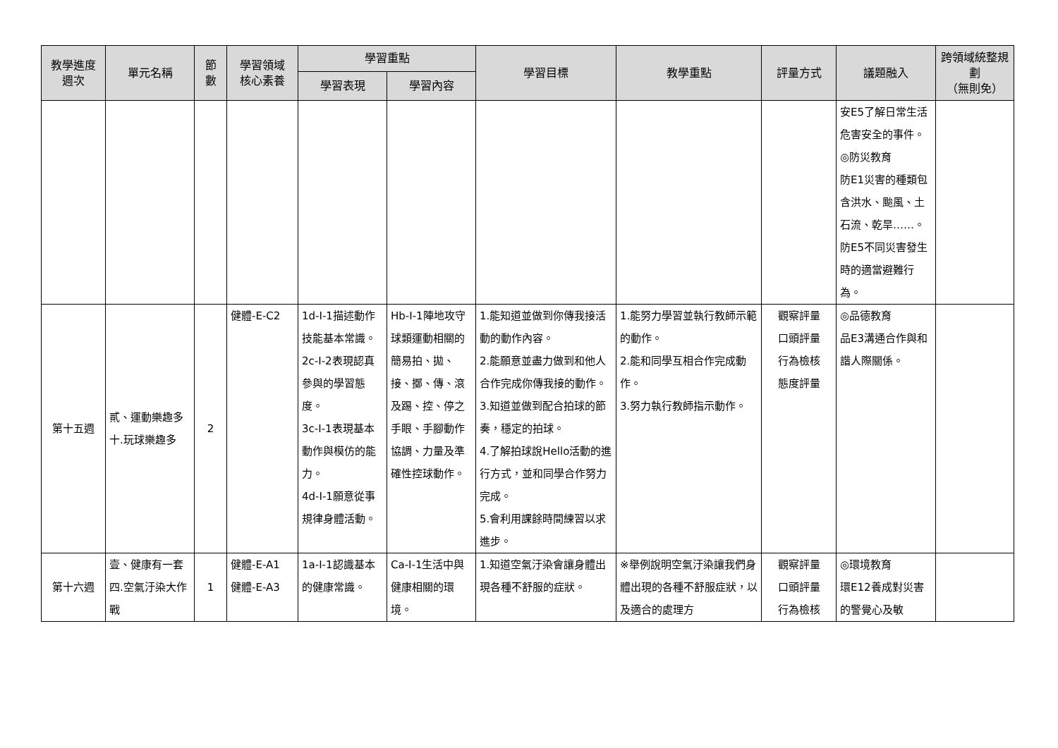| 教學進度 週次 | 單元名稱 | 節 數 | 學習領域 核心素養 | 學習重點 | | 學習目標 | 教學重點 | 評量方式 | 議題融入 | 跨領域統整規劃 （無則免） |
| --- | --- | --- | --- | --- | --- | --- | --- | --- | --- | --- |
| | | | | 學習表現 | 學習內容 | | | | | |
| | | | | | | | | | 安E5了解日常生活危害安全的事件。 ◎防災教育 防E1災害的種類包含洪水、颱風、土石流、乾旱……。 防E5不同災害發生時的適當避難行為。 | |
| 第十五週 | 貳、運動樂趣多 十.玩球樂趣多 | 2 | 健體-E-C2 | 1d-I-1描述動作技能基本常識。 2c-I-2表現認真參與的學習態度。 3c-I-1表現基本動作與模仿的能力。 4d-I-1願意從事規律身體活動。 | Hb-I-1陣地攻守球類運動相關的簡易拍、拋、接、擲、傳、滾及踢、控、停之手眼、手腳動作協調、力量及準確性控球動作。 | 1.能知道並做到你傳我接活動的動作內容。 2.能願意並盡力做到和他人合作完成你傳我接的動作。 3.知道並做到配合拍球的節奏，穩定的拍球。 4.了解拍球說Hello活動的進行方式，並和同學合作努力完成。 5.會利用課餘時間練習以求進步。 | 1.能努力學習並執行教師示範的動作。 2.能和同學互相合作完成動作。 3.努力執行教師指示動作。 | 觀察評量 口頭評量 行為檢核 態度評量 | ◎品德教育 品E3溝通合作與和諧人際關係。 | |
| 第十六週 | 壹、健康有一套 四.空氣汙染大作戰 | 1 | 健體-E-A1 健體-E-A3 | 1a-I-1認識基本的健康常識。 | Ca-I-1生活中與健康相關的環境。 | 1.知道空氣汙染會讓身體出現各種不舒服的症狀。 | ※舉例說明空氣汙染讓我們身體出現的各種不舒服症狀，以及適合的處理方 | 觀察評量 口頭評量 行為檢核 | ◎環境教育 環E12養成對災害的警覺心及敏 | |